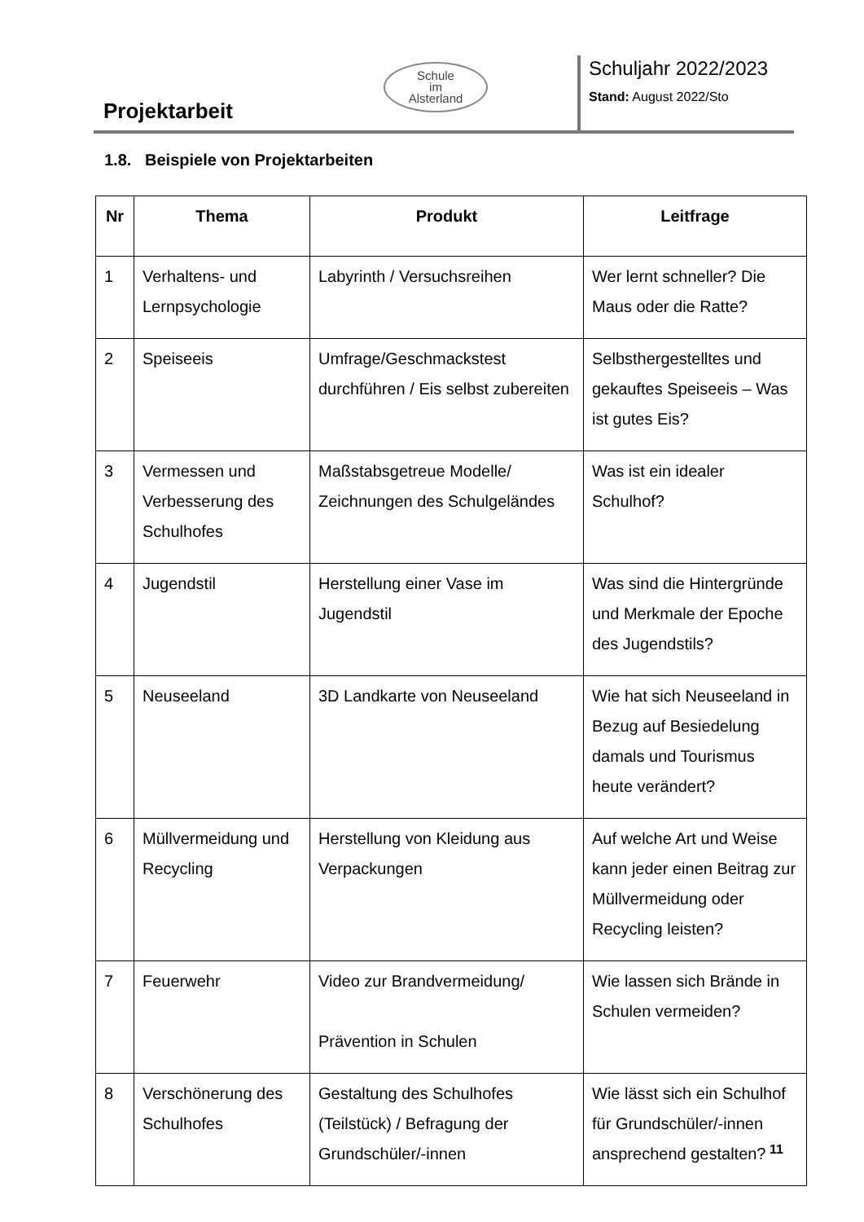Projektarbeit
Schule
im
Alsterland
Schuljahr 2022/2023
Stand: August 2022/Sto
1.8. Beispiele von Projektarbeiten
| Nr | Thema | Produkt | Leitfrage |
| --- | --- | --- | --- |
| 1 | Verhaltens- und Lernpsychologie | Labyrinth / Versuchsreihen | Wer lernt schneller? Die Maus oder die Ratte? |
| 2 | Speiseeis | Umfrage/Geschmackstest durchführen / Eis selbst zubereiten | Selbsthergestelltes und gekauftes Speiseeis – Was ist gutes Eis? |
| 3 | Vermessen und Verbesserung des Schulhofes | Maßstabsgetreue Modelle/ Zeichnungen des Schulgeländes | Was ist ein idealer Schulhof? |
| 4 | Jugendstil | Herstellung einer Vase im Jugendstil | Was sind die Hintergründe und Merkmale der Epoche des Jugendstils? |
| 5 | Neuseeland | 3D Landkarte von Neuseeland | Wie hat sich Neuseeland in Bezug auf Besiedelung damals und Tourismus heute verändert? |
| 6 | Müllvermeidung und Recycling | Herstellung von Kleidung aus Verpackungen | Auf welche Art und Weise kann jeder einen Beitrag zur Müllvermeidung oder Recycling leisten? |
| 7 | Feuerwehr | Video zur Brandvermeidung/ Prävention in Schulen | Wie lassen sich Brände in Schulen vermeiden? |
| 8 | Verschönerung des Schulhofes | Gestaltung des Schulhofes (Teilstück) / Befragung der Grundschüler/-innen | Wie lässt sich ein Schulhof für Grundschüler/-innen ansprechend gestalten? |
11